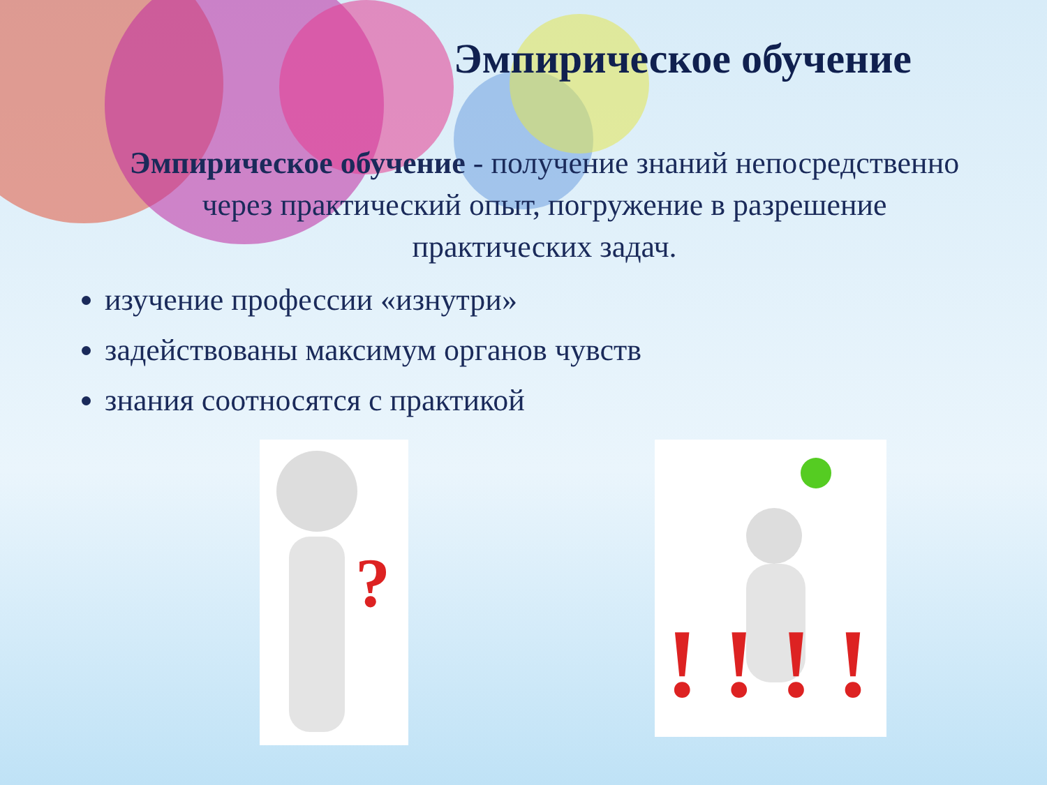Эмпирическое обучение
Эмпирическое обучение - получение знаний непосредственно через практический опыт, погружение в разрешение практических задач.
изучение профессии «изнутри»
задействованы максимум органов чувств
знания соотносятся с практикой
?
! ! ! !